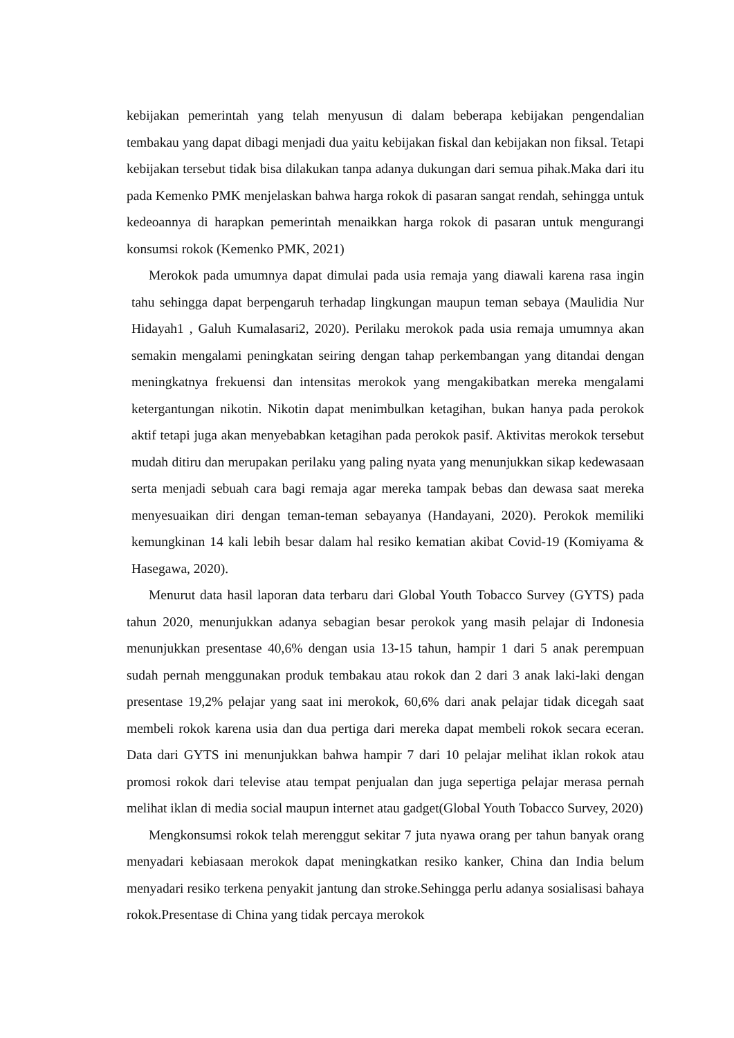kebijakan pemerintah yang telah menyusun di dalam beberapa kebijakan pengendalian tembakau yang dapat dibagi menjadi dua yaitu kebijakan fiskal dan kebijakan non fiksal. Tetapi kebijakan tersebut tidak bisa dilakukan tanpa adanya dukungan dari semua pihak.Maka dari itu pada Kemenko PMK menjelaskan bahwa harga rokok di pasaran sangat rendah, sehingga untuk kedeoannya di harapkan pemerintah menaikkan harga rokok di pasaran untuk mengurangi konsumsi rokok (Kemenko PMK, 2021)
Merokok pada umumnya dapat dimulai pada usia remaja yang diawali karena rasa ingin tahu sehingga dapat berpengaruh terhadap lingkungan maupun teman sebaya (Maulidia Nur Hidayah1 , Galuh Kumalasari2, 2020). Perilaku merokok pada usia remaja umumnya akan semakin mengalami peningkatan seiring dengan tahap perkembangan yang ditandai dengan meningkatnya frekuensi dan intensitas merokok yang mengakibatkan mereka mengalami ketergantungan nikotin. Nikotin dapat menimbulkan ketagihan, bukan hanya pada perokok aktif tetapi juga akan menyebabkan ketagihan pada perokok pasif. Aktivitas merokok tersebut mudah ditiru dan merupakan perilaku yang paling nyata yang menunjukkan sikap kedewasaan serta menjadi sebuah cara bagi remaja agar mereka tampak bebas dan dewasa saat mereka menyesuaikan diri dengan teman-teman sebayanya (Handayani, 2020). Perokok memiliki kemungkinan 14 kali lebih besar dalam hal resiko kematian akibat Covid-19 (Komiyama & Hasegawa, 2020).
Menurut data hasil laporan data terbaru dari Global Youth Tobacco Survey (GYTS) pada tahun 2020, menunjukkan adanya sebagian besar perokok yang masih pelajar di Indonesia menunjukkan presentase 40,6% dengan usia 13-15 tahun, hampir 1 dari 5 anak perempuan sudah pernah menggunakan produk tembakau atau rokok dan 2 dari 3 anak laki-laki dengan presentase 19,2% pelajar yang saat ini merokok, 60,6% dari anak pelajar tidak dicegah saat membeli rokok karena usia dan dua pertiga dari mereka dapat membeli rokok secara eceran. Data dari GYTS ini menunjukkan bahwa hampir 7 dari 10 pelajar melihat iklan rokok atau promosi rokok dari televise atau tempat penjualan dan juga sepertiga pelajar merasa pernah melihat iklan di media social maupun internet atau gadget(Global Youth Tobacco Survey, 2020)
Mengkonsumsi rokok telah merenggut sekitar 7 juta nyawa orang per tahun banyak orang menyadari kebiasaan merokok dapat meningkatkan resiko kanker, China dan India belum menyadari resiko terkena penyakit jantung dan stroke.Sehingga perlu adanya sosialisasi bahaya rokok.Presentase di China yang tidak percaya merokok